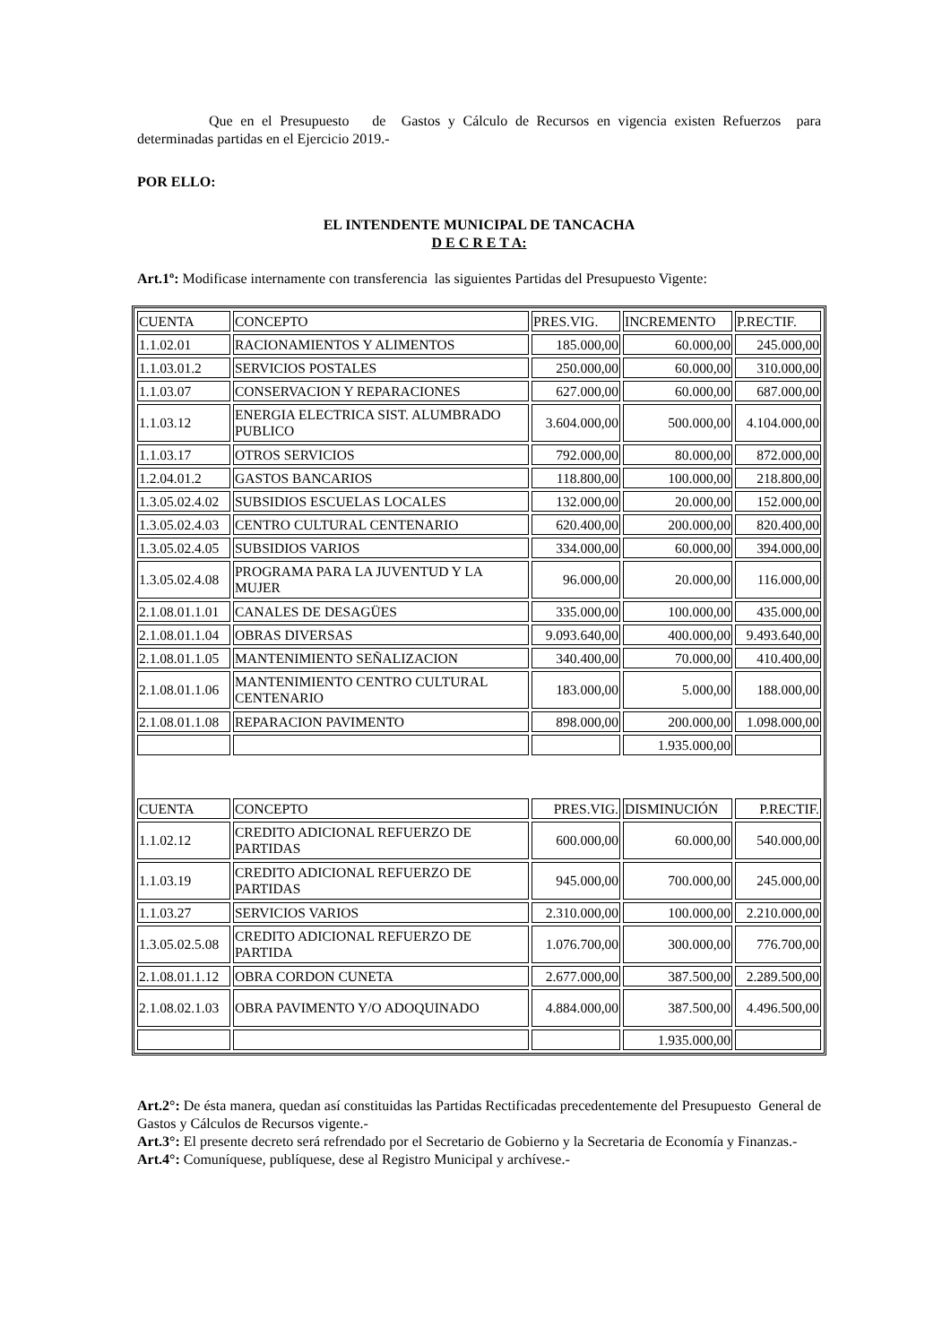Que en el Presupuesto de Gastos y Cálculo de Recursos en vigencia existen Refuerzos para determinadas partidas en el Ejercicio 2019.-
POR ELLO:
EL INTENDENTE MUNICIPAL DE TANCACHA
D E C R E T A:
Art.1º: Modificase internamente con transferencia las siguientes Partidas del Presupuesto Vigente:
| CUENTA | CONCEPTO | PRES.VIG. | INCREMENTO | P.RECTIF. |
| 1.1.02.01 | RACIONAMIENTOS Y ALIMENTOS | 185.000,00 | 60.000,00 | 245.000,00 |
| 1.1.03.01.2 | SERVICIOS POSTALES | 250.000,00 | 60.000,00 | 310.000,00 |
| 1.1.03.07 | CONSERVACION Y REPARACIONES | 627.000,00 | 60.000,00 | 687.000,00 |
| 1.1.03.12 | ENERGIA ELECTRICA SIST. ALUMBRADO PUBLICO | 3.604.000,00 | 500.000,00 | 4.104.000,00 |
| 1.1.03.17 | OTROS SERVICIOS | 792.000,00 | 80.000,00 | 872.000,00 |
| 1.2.04.01.2 | GASTOS BANCARIOS | 118.800,00 | 100.000,00 | 218.800,00 |
| 1.3.05.02.4.02 | SUBSIDIOS ESCUELAS LOCALES | 132.000,00 | 20.000,00 | 152.000,00 |
| 1.3.05.02.4.03 | CENTRO CULTURAL CENTENARIO | 620.400,00 | 200.000,00 | 820.400,00 |
| 1.3.05.02.4.05 | SUBSIDIOS VARIOS | 334.000,00 | 60.000,00 | 394.000,00 |
| 1.3.05.02.4.08 | PROGRAMA PARA LA JUVENTUD Y LA MUJER | 96.000,00 | 20.000,00 | 116.000,00 |
| 2.1.08.01.1.01 | CANALES DE DESAGÜES | 335.000,00 | 100.000,00 | 435.000,00 |
| 2.1.08.01.1.04 | OBRAS DIVERSAS | 9.093.640,00 | 400.000,00 | 9.493.640,00 |
| 2.1.08.01.1.05 | MANTENIMIENTO SEÑALIZACION | 340.400,00 | 70.000,00 | 410.400,00 |
| 2.1.08.01.1.06 | MANTENIMIENTO CENTRO CULTURAL CENTENARIO | 183.000,00 | 5.000,00 | 188.000,00 |
| 2.1.08.01.1.08 | REPARACION PAVIMENTO | 898.000,00 | 200.000,00 | 1.098.000,00 |
| | | | 1.935.000,00 | |
| CUENTA | CONCEPTO | PRES.VIG. | DISMINUCIÓN | P.RECTIF. |
| 1.1.02.12 | CREDITO ADICIONAL REFUERZO DE PARTIDAS | 600.000,00 | 60.000,00 | 540.000,00 |
| 1.1.03.19 | CREDITO ADICIONAL REFUERZO DE PARTIDAS | 945.000,00 | 700.000,00 | 245.000,00 |
| 1.1.03.27 | SERVICIOS VARIOS | 2.310.000,00 | 100.000,00 | 2.210.000,00 |
| 1.3.05.02.5.08 | CREDITO ADICIONAL REFUERZO DE PARTIDA | 1.076.700,00 | 300.000,00 | 776.700,00 |
| 2.1.08.01.1.12 | OBRA CORDON CUNETA | 2.677.000,00 | 387.500,00 | 2.289.500,00 |
| 2.1.08.02.1.03 | OBRA PAVIMENTO Y/O ADOQUINADO | 4.884.000,00 | 387.500,00 | 4.496.500,00 |
| | | | 1.935.000,00 | |
Art.2°: De ésta manera, quedan así constituidas las Partidas Rectificadas precedentemente del Presupuesto General de Gastos y Cálculos de Recursos vigente.-
Art.3°: El presente decreto será refrendado por el Secretario de Gobierno y la Secretaria de Economía y Finanzas.-
Art.4°: Comuníquese, publíquese, dese al Registro Municipal y archívese.-